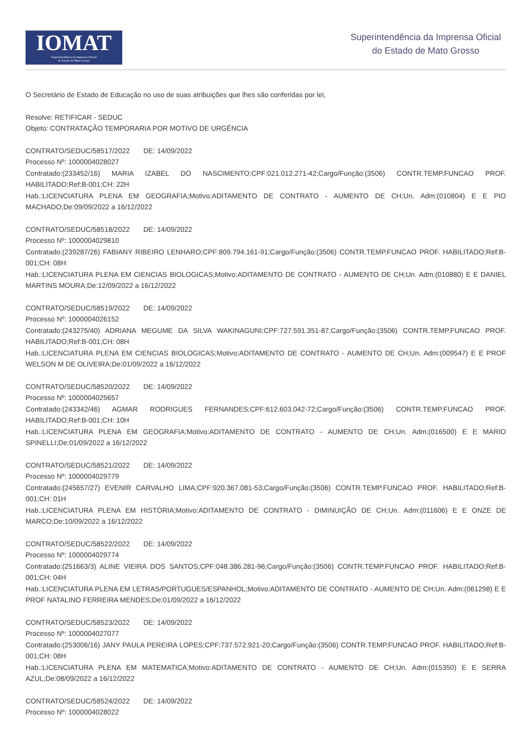IOMAT
Superintendência da Imprensa Oficial
do Estado de Mato Grosso
Superintendência da Imprensa Oficial
do Estado de Mato Grosso
O Secretário de Estado de Educação no uso de suas atribuições que lhes são conferidas por lei,
Resolve: RETIFICAR - SEDUC
Objeto: CONTRATAÇÃO TEMPORARIA POR MOTIVO DE URGÊNCIA
CONTRATO/SEDUC/58517/2022 DE: 14/09/2022
Processo Nº: 1000004028027
Contratado:(233452/16) MARIA IZABEL DO NASCIMENTO;CPF:021.012.271-42;Cargo/Função:(3506) CONTR.TEMP.FUNCAO PROF. HABILITADO;Ref:B-001;CH: 22H
Hab.:LICENCIATURA PLENA EM GEOGRAFIA;Motivo:ADITAMENTO DE CONTRATO - AUMENTO DE CH;Un. Adm:(010804) E E PIO MACHADO;De:09/09/2022 a 16/12/2022
CONTRATO/SEDUC/58518/2022 DE: 14/09/2022
Processo Nº: 1000004029810
Contratado:(239287/26) FABIANY RIBEIRO LENHARO;CPF:809.794.161-91;Cargo/Função:(3506) CONTR.TEMP.FUNCAO PROF. HABILITADO;Ref:B-001;CH: 08H
Hab.:LICENCIATURA PLENA EM CIENCIAS BIOLOGICAS;Motivo:ADITAMENTO DE CONTRATO - AUMENTO DE CH;Un. Adm:(010880) E E DANIEL MARTINS MOURA;De:12/09/2022 a 16/12/2022
CONTRATO/SEDUC/58519/2022 DE: 14/09/2022
Processo Nº: 1000004026152
Contratado:(243275/40) ADRIANA MEGUME DA SILVA WAKINAGUNI;CPF:727.591.351-87;Cargo/Função:(3506) CONTR.TEMP.FUNCAO PROF. HABILITADO;Ref:B-001;CH: 08H
Hab.:LICENCIATURA PLENA EM CIENCIAS BIOLOGICAS;Motivo:ADITAMENTO DE CONTRATO - AUMENTO DE CH;Un. Adm:(009547) E E PROF WELSON M DE OLIVEIRA;De:01/09/2022 a 16/12/2022
CONTRATO/SEDUC/58520/2022 DE: 14/09/2022
Processo Nº: 1000004025657
Contratado:(243342/46) AGMAR RODRIGUES FERNANDES;CPF:612.603.042-72;Cargo/Função:(3506) CONTR.TEMP.FUNCAO PROF. HABILITADO;Ref:B-001;CH: 10H
Hab.:LICENCIATURA PLENA EM GEOGRAFIA;Motivo:ADITAMENTO DE CONTRATO - AUMENTO DE CH;Un. Adm:(016500) E E MARIO SPINELLI;De:01/09/2022 a 16/12/2022
CONTRATO/SEDUC/58521/2022 DE: 14/09/2022
Processo Nº: 1000004029779
Contratado:(245657/27) EVENIR CARVALHO LIMA;CPF:920.367.081-53;Cargo/Função:(3506) CONTR.TEMP.FUNCAO PROF. HABILITADO;Ref:B-001;CH: 01H
Hab.:LICENCIATURA PLENA EM HISTÓRIA;Motivo:ADITAMENTO DE CONTRATO - DIMINUIÇÃO DE CH;Un. Adm:(011606) E E ONZE DE MARCO;De:10/09/2022 a 16/12/2022
CONTRATO/SEDUC/58522/2022 DE: 14/09/2022
Processo Nº: 1000004029774
Contratado:(251663/3) ALINE VIEIRA DOS SANTOS;CPF:048.386.281-96;Cargo/Função:(3506) CONTR.TEMP.FUNCAO PROF. HABILITADO;Ref:B-001;CH: 04H
Hab.:LICENCIATURA PLENA EM LETRAS/PORTUGUES/ESPANHOL;Motivo:ADITAMENTO DE CONTRATO - AUMENTO DE CH;Un. Adm:(061298) E E PROF NATALINO FERREIRA MENDES;De:01/09/2022 a 16/12/2022
CONTRATO/SEDUC/58523/2022 DE: 14/09/2022
Processo Nº: 1000004027077
Contratado:(253006/16) JANY PAULA PEREIRA LOPES;CPF:737.572.921-20;Cargo/Função:(3506) CONTR.TEMP.FUNCAO PROF. HABILITADO;Ref:B-001;CH: 08H
Hab.:LICENCIATURA PLENA EM MATEMATICA;Motivo:ADITAMENTO DE CONTRATO - AUMENTO DE CH;Un. Adm:(015350) E E SERRA AZUL;De:08/09/2022 a 16/12/2022
CONTRATO/SEDUC/58524/2022 DE: 14/09/2022
Processo Nº: 1000004028022